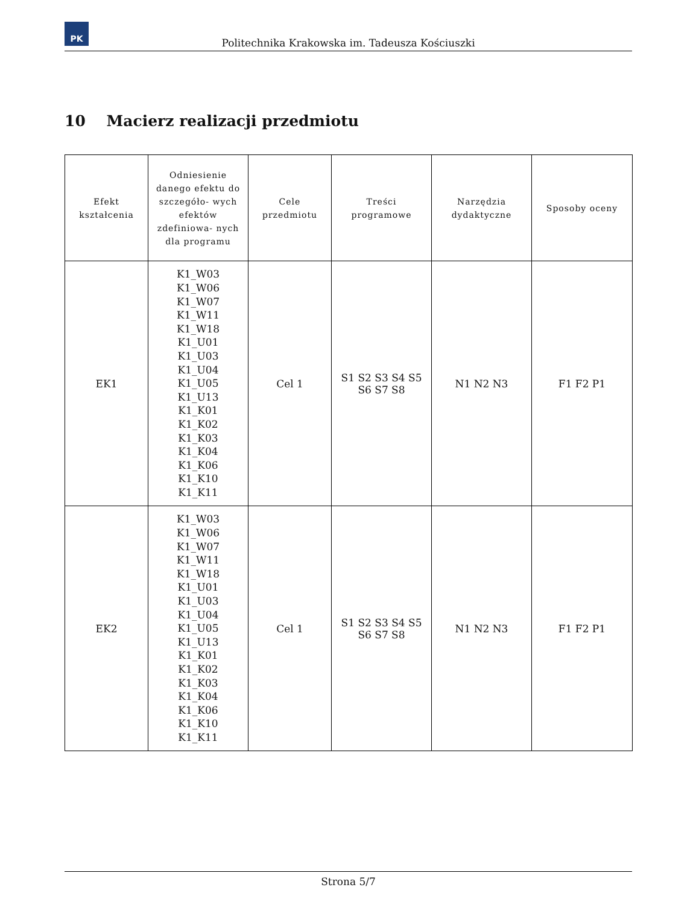PK
Politechnika Krakowska im. Tadeusza Kościuszki
10 Macierz realizacji przedmiotu
| Efekt kształcenia | Odniesienie danego efektu do szczegóło- wych efektów zdefiniowa- nych dla programu | Cele przedmiotu | Treści programowe | Narzędzia dydaktyczne | Sposoby oceny |
| --- | --- | --- | --- | --- | --- |
| EK1 | K1_W03 K1_W06 K1_W07 K1_W11 K1_W18 K1_U01 K1_U03 K1_U04 K1_U05 K1_U13 K1_K01 K1_K02 K1_K03 K1_K04 K1_K06 K1_K10 K1_K11 | Cel 1 | S1 S2 S3 S4 S5 S6 S7 S8 | N1 N2 N3 | F1 F2 P1 |
| EK2 | K1_W03 K1_W06 K1_W07 K1_W11 K1_W18 K1_U01 K1_U03 K1_U04 K1_U05 K1_U13 K1_K01 K1_K02 K1_K03 K1_K04 K1_K06 K1_K10 K1_K11 | Cel 1 | S1 S2 S3 S4 S5 S6 S7 S8 | N1 N2 N3 | F1 F2 P1 |
Strona 5/7